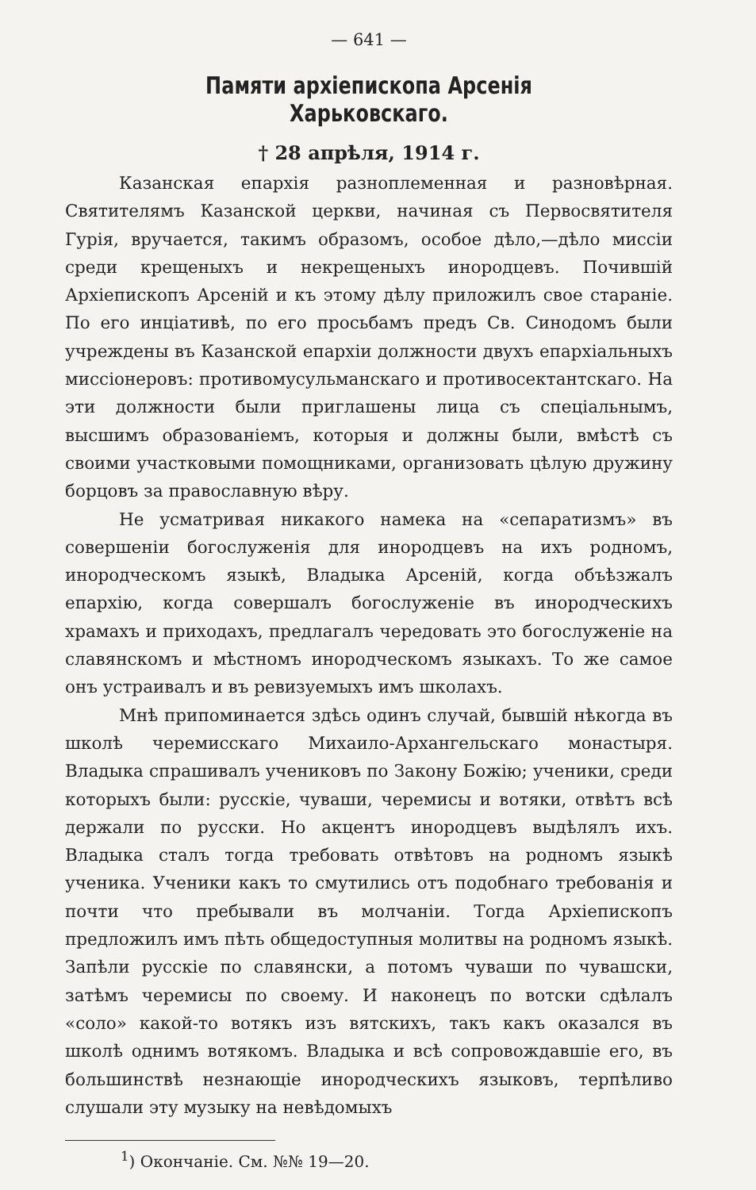— 641 —
Памяти архіепископа Арсенія Харьковскаго.
† 28 апрѣля, 1914 г.
Казанская епархія разноплеменная и разновѣрная. Святителямъ Казанской церкви, начиная съ Первосвятителя Гурія, вручается, такимъ образомъ, особое дѣло,—дѣло миссіи среди крещеныхъ и некрещеныхъ инородцевъ. Почившій Архіепископъ Арсеній и къ этому дѣлу приложилъ свое стараніе. По его инціативѣ, по его просьбамъ предъ Св. Синодомъ были учреждены въ Казанской епархіи должности двухъ епархіальныхъ миссіонеровъ: противомусульманскаго и противосектантскаго. На эти должности были приглашены лица съ спеціальнымъ, высшимъ образованіемъ, которыя и должны были, вмѣстѣ съ своими участковыми помощниками, организовать цѣлую дружину борцовъ за православную вѣру.
Не усматривая никакого намека на «сепаратизмъ» въ совершеніи богослуженія для инородцевъ на ихъ родномъ, инородческомъ языкѣ, Владыка Арсеній, когда объѣзжалъ епархію, когда совершалъ богослуженіе въ инородческихъ храмахъ и приходахъ, предлагалъ чередовать это богослуженіе на славянскомъ и мѣстномъ инородческомъ языкахъ. То же самое онъ устраивалъ и въ ревизуемыхъ имъ школахъ.
Мнѣ припоминается здѣсь одинъ случай, бывшій нѣкогда въ школѣ черемисскаго Михаило-Архангельскаго монастыря. Владыка спрашивалъ учениковъ по Закону Божію; ученики, среди которыхъ были: русскіе, чуваши, черемисы и вотяки, отвѣтъ всѣ держали по русски. Но акцентъ инородцевъ выдѣлялъ ихъ. Владыка сталъ тогда требовать отвѣтовъ на родномъ языкѣ ученика. Ученики какъ то смутились отъ подобнаго требованія и почти что пребывали въ молчаніи. Тогда Архіепископъ предложилъ имъ пѣть общедоступныя молитвы на родномъ языкѣ. Запѣли русскіе по славянски, а потомъ чуваши по чувашски, затѣмъ черемисы по своему. И наконецъ по вотски сдѣлалъ «соло» какой-то вотякъ изъ вятскихъ, такъ какъ оказался въ школѣ однимъ вотякомъ. Владыка и всѣ сопровождавшіе его, въ большинствѣ незнающіе инородческихъ языковъ, терпѣливо слушали эту музыку на невѣдомыхъ
<sup>1</sup>) Окончаніе. См. №№ 19—20.